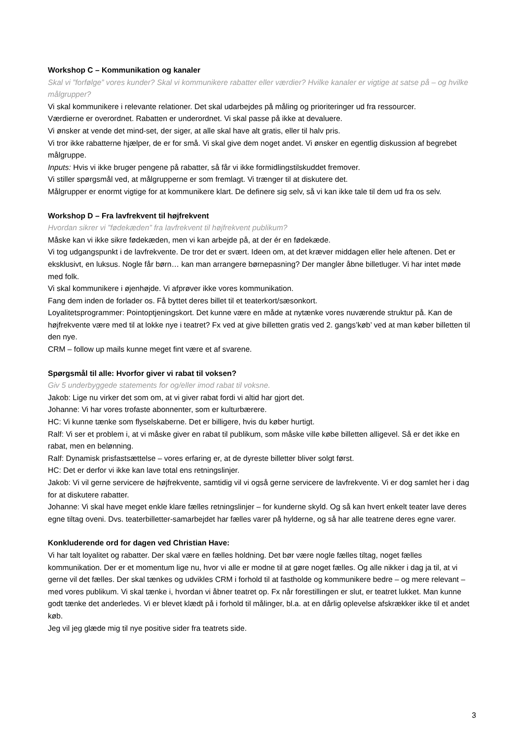Workshop C – Kommunikation og kanaler
Skal vi ”forfølge” vores kunder? Skal vi kommunikere rabatter eller værdier? Hvilke kanaler er vigtige at satse på – og hvilke målgrupper?
Vi skal kommunikere i relevante relationer. Det skal udarbejdes på måling og prioriteringer ud fra ressourcer.
Værdierne er overordnet. Rabatten er underordnet. Vi skal passe på ikke at devaluere.
Vi ønsker at vende det mind-set, der siger, at alle skal have alt gratis, eller til halv pris.
Vi tror ikke rabatterne hjælper, de er for små. Vi skal give dem noget andet. Vi ønsker en egentlig diskussion af begrebet målgruppe.
Inputs: Hvis vi ikke bruger pengene på rabatter, så får vi ikke formidlingstilskuddet fremover.
Vi stiller spørgsmål ved, at målgrupperne er som fremlagt. Vi trænger til at diskutere det.
Målgrupper er enormt vigtige for at kommunikere klart. De definere sig selv, så vi kan ikke tale til dem ud fra os selv.
Workshop D – Fra lavfrekvent til højfrekvent
Hvordan sikrer vi ”fødekæden” fra lavfrekvent til højfrekvent publikum?
Måske kan vi ikke sikre fødekæden, men vi kan arbejde på, at der ér en fødekæde.
Vi tog udgangspunkt i de lavfrekvente. De tror det er svært. Ideen om, at det kræver middagen eller hele aftenen. Det er eksklusivt, en luksus. Nogle får børn… kan man arrangere børnepasning? Der mangler åbne billetluger. Vi har intet møde med folk.
Vi skal kommunikere i øjenhøjde. Vi afprøver ikke vores kommunikation.
Fang dem inden de forlader os. Få byttet deres billet til et teaterkort/sæsonkort.
Loyalitetsprogrammer: Pointoptjeningskort. Det kunne være en måde at nytænke vores nuværende struktur på. Kan de højfrekvente være med til at lokke nye i teatret? Fx ved at give billetten gratis ved 2. gangs’køb’ ved at man køber billetten til den nye.
CRM – follow up mails kunne meget fint være et af svarene.
Spørgsmål til alle: Hvorfor giver vi rabat til voksen?
Giv 5 underbyggede statements for og/eller imod rabat til voksne.
Jakob: Lige nu virker det som om, at vi giver rabat fordi vi altid har gjort det.
Johanne: Vi har vores trofaste abonnenter, som er kulturbærere.
HC: Vi kunne tænke som flyselskaberne. Det er billigere, hvis du køber hurtigt.
Ralf: Vi ser et problem i, at vi måske giver en rabat til publikum, som måske ville købe billetten alligevel. Så er det ikke en rabat, men en belønning.
Ralf: Dynamisk prisfastsættelse – vores erfaring er, at de dyreste billetter bliver solgt først.
HC: Det er derfor vi ikke kan lave total ens retningslinjer.
Jakob: Vi vil gerne servicere de højfrekvente, samtidig vil vi også gerne servicere de lavfrekvente. Vi er dog samlet her i dag for at diskutere rabatter.
Johanne: Vi skal have meget enkle klare fælles retningslinjer – for kunderne skyld. Og så kan hvert enkelt teater lave deres egne tiltag oveni. Dvs. teaterbilletter-samarbejdet har fælles varer på hylderne, og så har alle teatrene deres egne varer.
Konkluderende ord for dagen ved Christian Have:
Vi har talt loyalitet og rabatter. Der skal være en fælles holdning. Det bør være nogle fælles tiltag, noget fælles kommunikation. Der er et momentum lige nu, hvor vi alle er modne til at gøre noget fælles. Og alle nikker i dag ja til, at vi gerne vil det fælles. Der skal tænkes og udvikles CRM i forhold til at fastholde og kommunikere bedre – og mere relevant – med vores publikum. Vi skal tænke i, hvordan vi åbner teatret op. Fx når forestillingen er slut, er teatret lukket. Man kunne godt tænke det anderledes. Vi er blevet klædt på i forhold til målinger, bl.a. at en dårlig oplevelse afskrækker ikke til et andet køb.
Jeg vil jeg glæde mig til nye positive sider fra teatrets side.
3